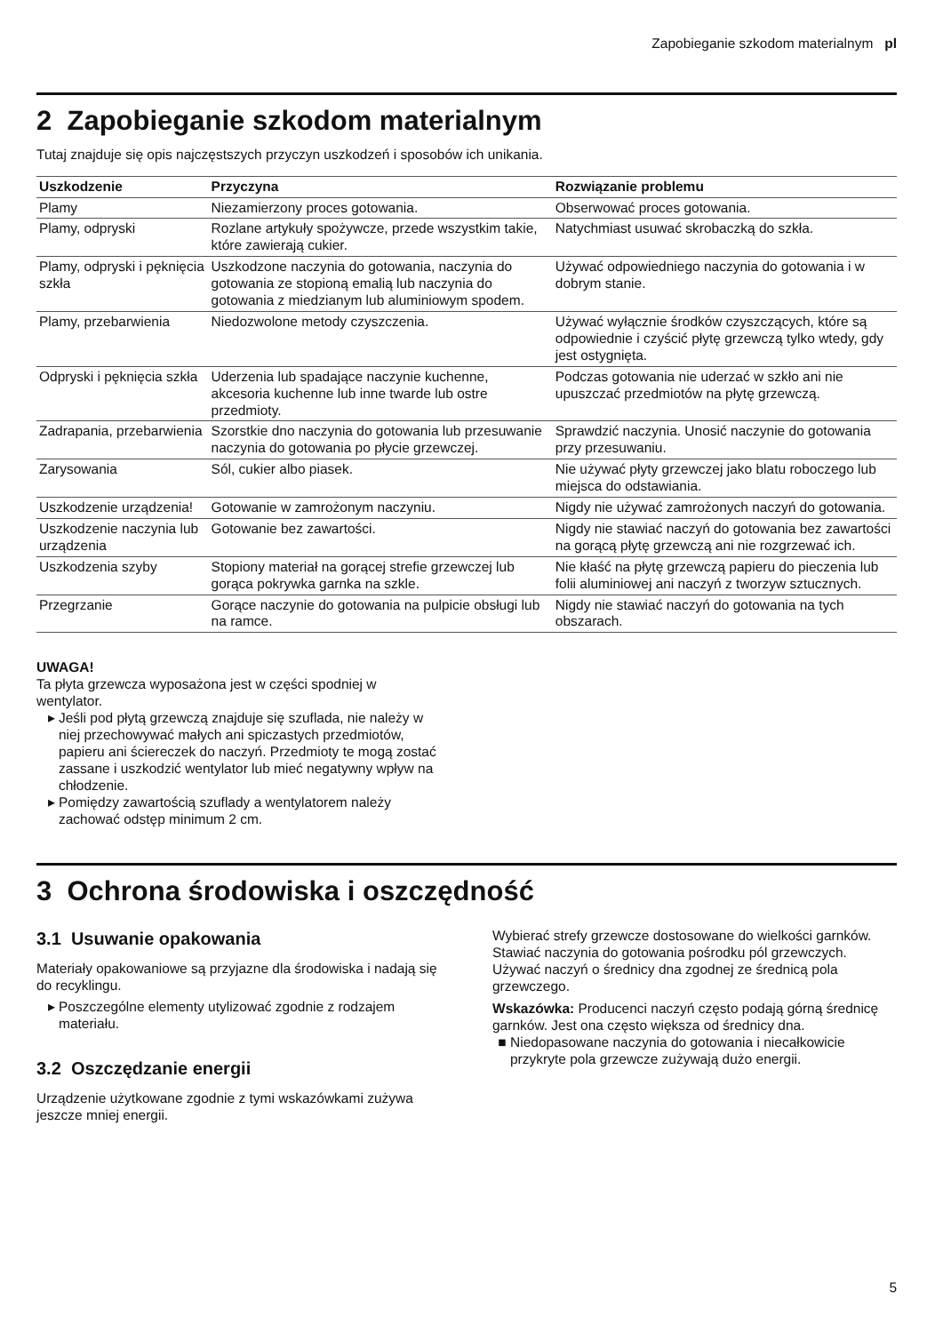Zapobieganie szkodom materialnym pl
2 Zapobieganie szkodom materialnym
Tutaj znajduje się opis najczęstszych przyczyn uszkodzeń i sposobów ich unikania.
| Uszkodzenie | Przyczyna | Rozwiązanie problemu |
| --- | --- | --- |
| Plamy | Niezamierzony proces gotowania. | Obserwować proces gotowania. |
| Plamy, odpryski | Rozlane artykuły spożywcze, przede wszystkim takie, które zawierają cukier. | Natychmiast usuwać skrobaczką do szkła. |
| Plamy, odpryski i pęknięcia szkła | Uszkodzone naczynia do gotowania, naczynia do gotowania ze stopioną emalią lub naczynia do gotowania z miedzianym lub aluminiowym spodem. | Używać odpowiedniego naczynia do gotowania i w dobrym stanie. |
| Plamy, przebarwienia | Niedozwolone metody czyszczenia. | Używać wyłącznie środków czyszczących, które są odpowiednie i czyścić płytę grzewczą tylko wtedy, gdy jest ostygnięta. |
| Odpryski i pęknięcia szkła | Uderzenia lub spadające naczynie kuchenne, akcesoria kuchenne lub inne twarde lub ostre przedmioty. | Podczas gotowania nie uderzać w szkło ani nie upuszczać przedmiotów na płytę grzewczą. |
| Zadrapania, przebarwienia | Szorstkie dno naczynia do gotowania lub przesuwanie naczynia do gotowania po płycie grzewczej. | Sprawdzić naczynia. Unosić naczynie do gotowania przy przesuwaniu. |
| Zarysowania | Sól, cukier albo piasek. | Nie używać płyty grzewczej jako blatu roboczego lub miejsca do odstawiania. |
| Uszkodzenie urządzenia! | Gotowanie w zamrożonym naczyniu. | Nigdy nie używać zamrożonych naczyń do gotowania. |
| Uszkodzenie naczynia lub urządzenia | Gotowanie bez zawartości. | Nigdy nie stawiać naczyń do gotowania bez zawartości na gorącą płytę grzewczą ani nie rozgrzewać ich. |
| Uszkodzenia szyby | Stopiony materiał na gorącej strefie grzewczej lub gorąca pokrywka garnka na szkle. | Nie kłaść na płytę grzewczą papieru do pieczenia lub folii aluminiowej ani naczyń z tworzyw sztucznych. |
| Przegrzanie | Gorące naczynie do gotowania na pulpicie obsługi lub na ramce. | Nigdy nie stawiać naczyń do gotowania na tych obszarach. |
UWAGA!
Ta płyta grzewcza wyposażona jest w części spodniej w wentylator.
Jeśli pod płytą grzewczą znajduje się szuflada, nie należy w niej przechowywać małych ani spiczastych przedmiotów, papieru ani ściereczek do naczyń. Przedmioty te mogą zostać zassane i uszkodzić wentylator lub mieć negatywny wpływ na chłodzenie.
Pomiędzy zawartością szuflady a wentylatorem należy zachować odstęp minimum 2 cm.
3 Ochrona środowiska i oszczędność
3.1 Usuwanie opakowania
Materiały opakowaniowe są przyjazne dla środowiska i nadają się do recyklingu.
Poszczególne elementy utylizować zgodnie z rodzajem materiału.
3.2 Oszczędzanie energii
Urządzenie użytkowane zgodnie z tymi wskazówkami zużywa jeszcze mniej energii.
Wybierać strefy grzewcze dostosowane do wielkości garnków. Stawiać naczynia do gotowania pośrodku pól grzewczych.
Używać naczyń o średnicy dna zgodnej ze średnicą pola grzewczego.
Wskazówka: Producenci naczyń często podają górną średnicę garnków. Jest ona często większa od średnicy dna.
Niedopasowane naczynia do gotowania i niecałkowicie przykryte pola grzewcze zużywają dużo energii.
5